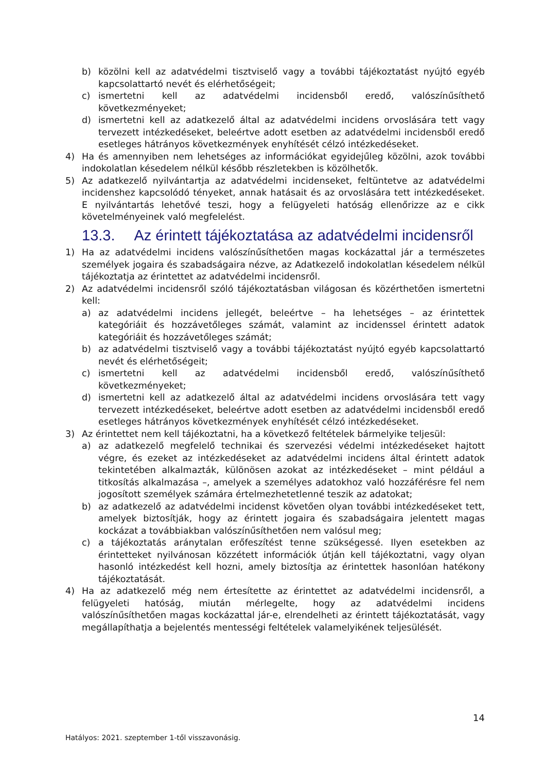b) közölni kell az adatvédelmi tisztviselő vagy a további tájékoztatást nyújtó egyéb kapcsolattartó nevét és elérhetőségeit;
c) ismertetni kell az adatvédelmi incidensből eredő, valószínűsíthető következményeket;
d) ismertetni kell az adatkezelő által az adatvédelmi incidens orvoslására tett vagy tervezett intézkedéseket, beleértve adott esetben az adatvédelmi incidensből eredő esetleges hátrányos következmények enyhítését célzó intézkedéseket.
4) Ha és amennyiben nem lehetséges az információkat egyidejűleg közölni, azok további indokolatlan késedelem nélkül később részletekben is közölhetők.
5) Az adatkezelő nyilvántartja az adatvédelmi incidenseket, feltüntetve az adatvédelmi incidenshez kapcsolódó tényeket, annak hatásait és az orvoslására tett intézkedéseket. E nyilvántartás lehetővé teszi, hogy a felügyeleti hatóság ellenőrizze az e cikk követelményeinek való megfelelést.
13.3. Az érintett tájékoztatása az adatvédelmi incidensről
1) Ha az adatvédelmi incidens valószínűsíthetően magas kockázattal jár a természetes személyek jogaira és szabadságaira nézve, az Adatkezelő indokolatlan késedelem nélkül tájékoztatja az érintettet az adatvédelmi incidensről.
2) Az adatvédelmi incidensről szóló tájékoztatásban világosan és közérthetően ismertetni kell:
a) az adatvédelmi incidens jellegét, beleértve – ha lehetséges – az érintettek kategóriáit és hozzávetőleges számát, valamint az incidenssel érintett adatok kategóriáit és hozzávetőleges számát;
b) az adatvédelmi tisztviselő vagy a további tájékoztatást nyújtó egyéb kapcsolattartó nevét és elérhetőségeit;
c) ismertetni kell az adatvédelmi incidensből eredő, valószínűsíthető következményeket;
d) ismertetni kell az adatkezelő által az adatvédelmi incidens orvoslására tett vagy tervezett intézkedéseket, beleértve adott esetben az adatvédelmi incidensből eredő esetleges hátrányos következmények enyhítését célzó intézkedéseket.
3) Az érintettet nem kell tájékoztatni, ha a következő feltételek bármelyike teljesül:
a) az adatkezelő megfelelő technikai és szervezési védelmi intézkedéseket hajtott végre, és ezeket az intézkedéseket az adatvédelmi incidens által érintett adatok tekintetében alkalmazták, különösen azokat az intézkedéseket – mint például a titkosítás alkalmazása –, amelyek a személyes adatokhoz való hozzáférésre fel nem jogosított személyek számára értelmezhetetlenné teszik az adatokat;
b) az adatkezelő az adatvédelmi incidenst követően olyan további intézkedéseket tett, amelyek biztosítják, hogy az érintett jogaira és szabadságaira jelentett magas kockázat a továbbiakban valószínűsíthetően nem valósul meg;
c) a tájékoztatás aránytalan erőfeszítést tenne szükségessé. Ilyen esetekben az érintetteket nyilvánosan közzétett információk útján kell tájékoztatni, vagy olyan hasonló intézkedést kell hozni, amely biztosítja az érintettek hasonlóan hatékony tájékoztatását.
4) Ha az adatkezelő még nem értesítette az érintettet az adatvédelmi incidensről, a felügyeleti hatóság, miután mérlegelte, hogy az adatvédelmi incidens valószínűsíthetően magas kockázattal jár-e, elrendelheti az érintett tájékoztatását, vagy megállapíthatja a bejelentés mentességi feltételek valamelyikének teljesülését.
14
Hatályos: 2021. szeptember 1-től visszavonásig.